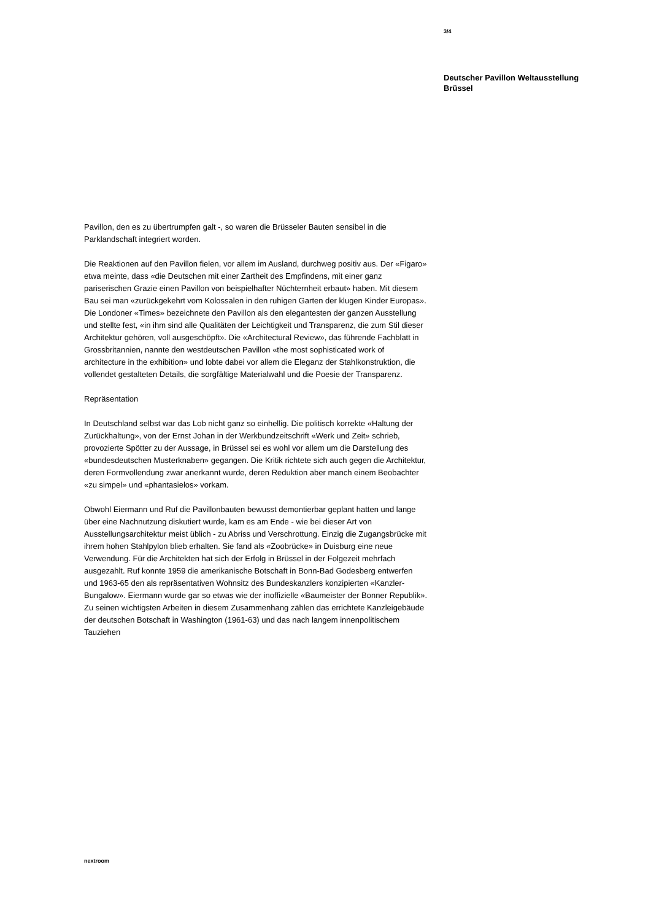3/4
Deutscher Pavillon Weltausstellung Brüssel
Pavillon, den es zu übertrumpfen galt -, so waren die Brüsseler Bauten sensibel in die Parklandschaft integriert worden.
Die Reaktionen auf den Pavillon fielen, vor allem im Ausland, durchweg positiv aus. Der «Figaro» etwa meinte, dass «die Deutschen mit einer Zartheit des Empfindens, mit einer ganz pariserischen Grazie einen Pavillon von beispielhafter Nüchternheit erbaut» haben. Mit diesem Bau sei man «zurückgekehrt vom Kolossalen in den ruhigen Garten der klugen Kinder Europas». Die Londoner «Times» bezeichnete den Pavillon als den elegantesten der ganzen Ausstellung und stellte fest, «in ihm sind alle Qualitäten der Leichtigkeit und Transparenz, die zum Stil dieser Architektur gehören, voll ausgeschöpft». Die «Architectural Review», das führende Fachblatt in Grossbritannien, nannte den westdeutschen Pavillon «the most sophisticated work of architecture in the exhibition» und lobte dabei vor allem die Eleganz der Stahlkonstruktion, die vollendet gestalteten Details, die sorgfältige Materialwahl und die Poesie der Transparenz.
Repräsentation
In Deutschland selbst war das Lob nicht ganz so einhellig. Die politisch korrekte «Haltung der Zurückhaltung», von der Ernst Johan in der Werkbundzeitschrift «Werk und Zeit» schrieb, provozierte Spötter zu der Aussage, in Brüssel sei es wohl vor allem um die Darstellung des «bundesdeutschen Musterknaben» gegangen. Die Kritik richtete sich auch gegen die Architektur, deren Formvollendung zwar anerkannt wurde, deren Reduktion aber manch einem Beobachter «zu simpel» und «phantasielos» vorkam.
Obwohl Eiermann und Ruf die Pavillonbauten bewusst demontierbar geplant hatten und lange über eine Nachnutzung diskutiert wurde, kam es am Ende - wie bei dieser Art von Ausstellungsarchitektur meist üblich - zu Abriss und Verschrottung. Einzig die Zugangsbrücke mit ihrem hohen Stahlpylon blieb erhalten. Sie fand als «Zoobrücke» in Duisburg eine neue Verwendung. Für die Architekten hat sich der Erfolg in Brüssel in der Folgezeit mehrfach ausgezahlt. Ruf konnte 1959 die amerikanische Botschaft in Bonn-Bad Godesberg entwerfen und 1963-65 den als repräsentativen Wohnsitz des Bundeskanzlers konzipierten «Kanzler-Bungalow». Eiermann wurde gar so etwas wie der inoffizielle «Baumeister der Bonner Republik». Zu seinen wichtigsten Arbeiten in diesem Zusammenhang zählen das errichtete Kanzleigebäude der deutschen Botschaft in Washington (1961-63) und das nach langem innenpolitischem Tauziehen
nextroom